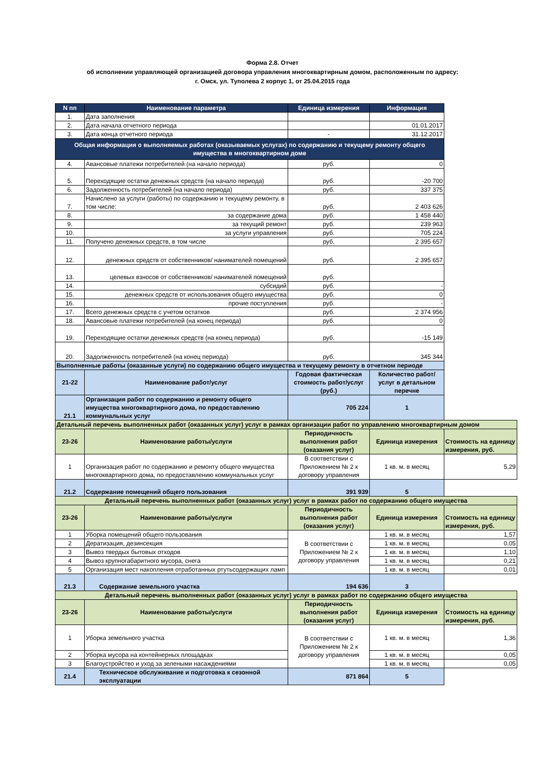Форма 2.8. Отчет
об исполнении управляющей организацией договора управления многоквартирным домом, расположенным по адресу:
г. Омск, ул. Туполева 2 корпус 1, от 25.04.2015 года
| N пп | Наименование параметра | Единица измерения | Информация | |
| 1. | Дата заполнения | | | |
| 2. | Дата начала отчетного периода | | 01.01.2017 | |
| 3. | Дата конца отчетного периода | - | 31.12.2017 | |
| Общая информация о выполняемых работах (оказываемых услугах) по содержанию и текущему ремонту общего имущества в многоквартирном доме | | | | |
| 4. | Авансовые платежи потребителей (на начало периода) | руб. | 0 | |
| 5. | Переходящие остатки денежных средств (на начало периода) | руб. | -20 700 | |
| 6. | Задолженность потребителей (на начало периода) | руб. | 337 375 | |
| 7. | Начислено за услуги (работы) по содержанию и текущему ремонту, в том числе: | руб. | 2 403 626 | |
| 8. | за содержание дома | руб. | 1 458 440 | |
| 9. | за текущий ремонт | руб. | 239 963 | |
| 10. | за услуги управления | руб. | 705 224 | |
| 11. | Получено денежных средств, в том числе | руб. | 2 395 657 | |
| 12. | денежных средств от собственников/ нанимателей помещений | руб. | 2 395 657 | |
| 13. | целевых взносов от собственников/ нанимателей помещений | руб. | | |
| 14. | субсидий | руб. | - | |
| 15. | денежных средств от использования общего имущества | руб. | 0 | |
| 16. | прочие поступления | руб. | - | |
| 17. | Всего денежных средств с учетом остатков | руб. | 2 374 956 | |
| 18. | Авансовые платежи потребителей (на конец периода) | руб. | 0 | |
| 19. | Переходящие остатки денежных средств (на конец периода) | руб. | -15 149 | |
| 20. | Задолженность потребителей (на конец периода) | руб. | 345 344 | |
| Выполненные работы (оказанные услуги) по содержанию общего имущества и текущему ремонту в отчетном периоде | | | | |
| 21-22 | Наименование работ/услуг | Годовая фактическая стоимость работ/услуг (руб.) | Количество работ/услуг в детальном перечне | |
| 21.1 | Организация работ по содержанию и ремонту общего имущества многоквартирного дома, по предоставлению коммунальных услуг | 705 224 | 1 | |
| Детальный перечень выполненных работ (оказанных услуг) услуг в рамках организации работ по управлению многоквартирным домом | | | | |
| 23-26 | Наименование работы/услуги | Периодичность выполнения работ (оказания услуг) | Единица измерения | Стоимость на единицу измерения, руб. |
| 1 | Организация работ по содержанию и ремонту общего имущества многоквартирного дома, по предоставлению коммунальных услуг | В соответствии с Приложением № 2 к договору управления | 1 кв. м. в месяц | 5,29 |
| 21.2 | Содержание помещений общего пользования | 391 939 | 5 | |
| Детальный перечень выполненных работ (оказанных услуг) услуг в рамках работ по содержанию общего имущества | | | | |
| 23-26 | Наименование работы/услуги | Периодичность выполнения работ (оказания услуг) | Единица измерения | Стоимость на единицу измерения, руб. |
| 1 | Уборка помещений общего пользования | В соответствии с Приложением № 2 к договору управления | 1 кв. м. в месяц | 1,57 |
| 2 | Дератизация, дезинсекция | | 1 кв. м. в месяц | 0,05 |
| 3 | Вывоз твердых бытовых отходов | | 1 кв. м. в месяц | 1,10 |
| 4 | Вывоз крупногабаритного мусора, снега | | 1 кв. м. в месяц | 0,21 |
| 5 | Организация мест накопления отработанных ртутьсодержащих ламп | | 1 кв. м. в месяц | 0,01 |
| 21.3 | Содержание земельного участка | 194 636 | 3 | |
| Детальный перечень выполненных работ (оказанных услуг) услуг в рамках работ по содержанию общего имущества | | | | |
| 23-26 | Наименование работы/услуги | Периодичность выполнения работ (оказания услуг) | Единица измерения | Стоимость на единицу измерения, руб. |
| 1 | Уборка земельного участка | В соответствии с Приложением № 2 к договору управления | 1 кв. м. в месяц | 1,36 |
| 2 | Уборка мусора на контейнерных площадках | | 1 кв. м. в месяц | 0,05 |
| 3 | Благоустройство и уход за зелеными насаждениями | | 1 кв. м. в месяц | 0,05 |
| 21.4 | Техническое обслуживание и подготовка к сезонной эксплуатации | 871 864 | 5 | |